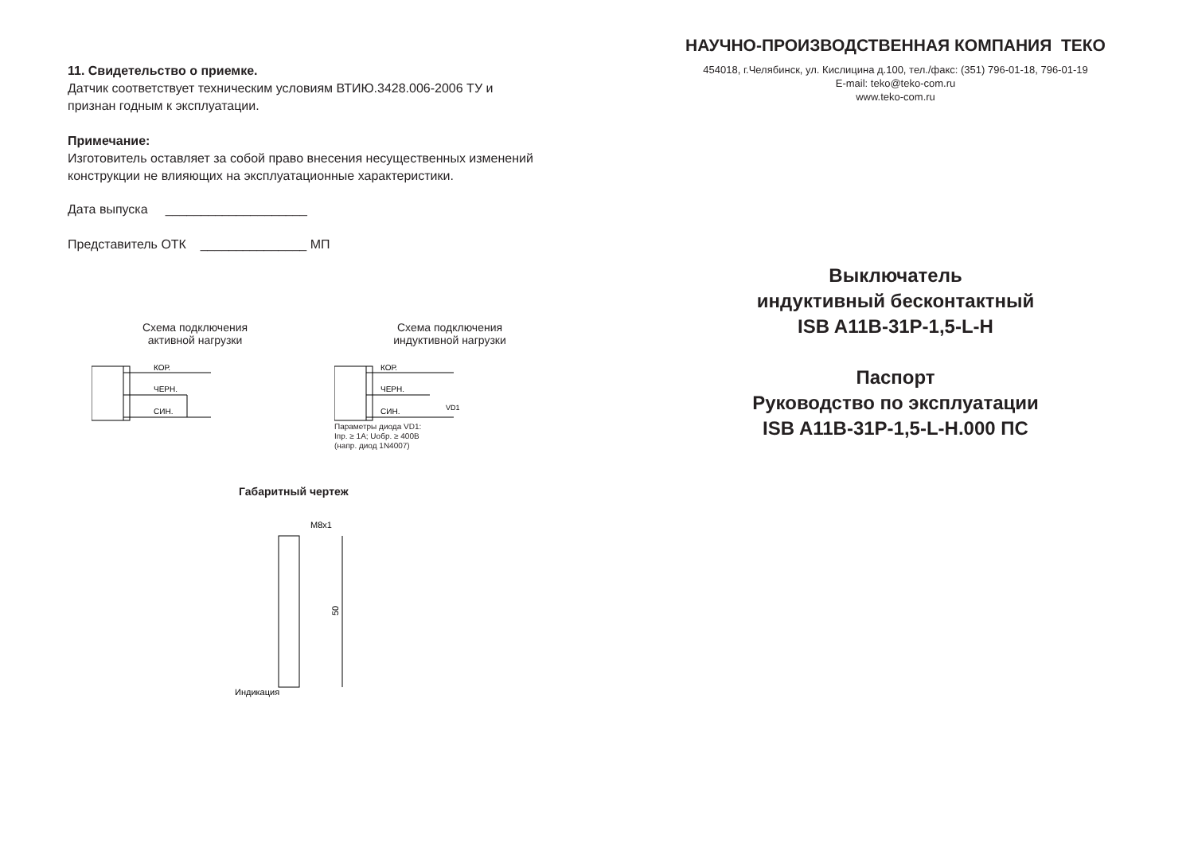11. Свидетельство о приемке.
Датчик соответствует техническим условиям ВТИЮ.3428.006-2006 ТУ и
признан годным к эксплуатации.
Примечание:
Изготовитель оставляет за собой право внесения несущественных изменений
конструкции не влияющих на эксплуатационные характеристики.
Дата выпуска ____________________
Представитель ОТК _______________ МП
Схема подключения
активной нагрузки
КОР.
ЧЕРН.
СИН.
Схема подключения
индуктивной нагрузки
КОР.
ЧЕРН.
СИН.
VD1
Параметры диода VD1:
Iпр. ≥ 1А; Uобр. ≥ 400В
(напр. диод 1N4007)
Габаритный чертеж
M8x1
50
Индикация
НАУЧНО-ПРОИЗВОДСТВЕННАЯ КОМПАНИЯ ТЕКО
454018, г.Челябинск, ул. Кислицина д.100, тел./факс: (351) 796-01-18, 796-01-19
E-mail: teko@teko-com.ru
www.teko-com.ru
Выключатель
индуктивный бесконтактный
ISB A11B-31P-1,5-L-H
Паспорт
Руководство по эксплуатации
ISB A11B-31P-1,5-L-H.000 ПС